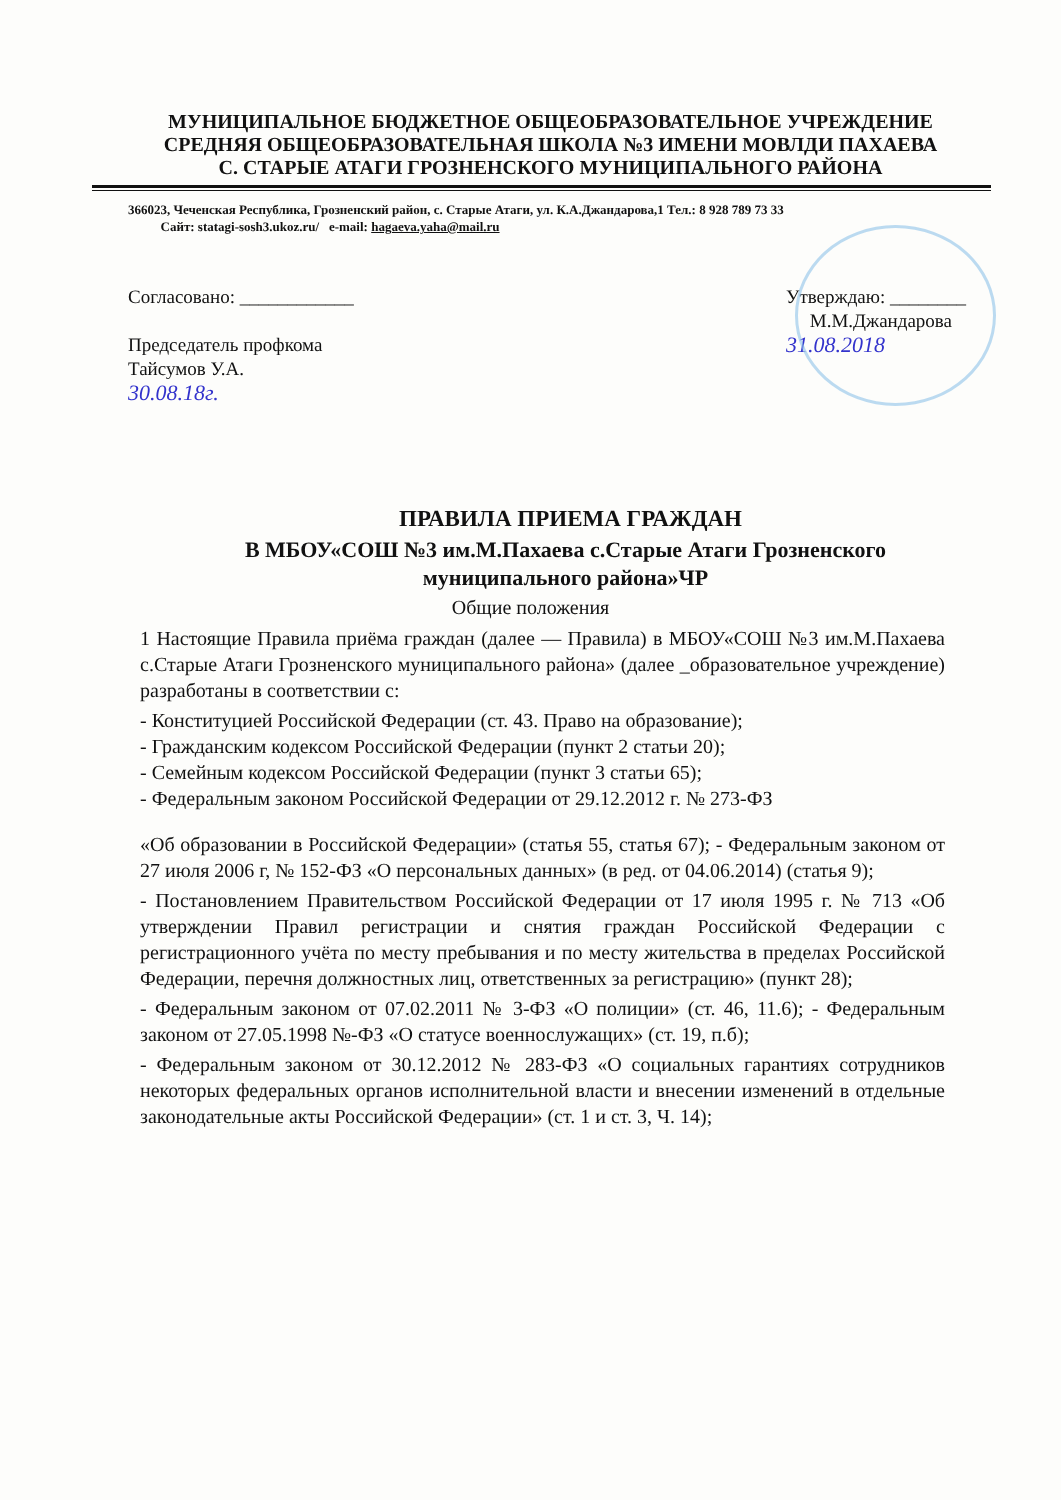МУНИЦИПАЛЬНОЕ БЮДЖЕТНОЕ ОБЩЕОБРАЗОВАТЕЛЬНОЕ УЧРЕЖДЕНИЕ
СРЕДНЯЯ ОБЩЕОБРАЗОВАТЕЛЬНАЯ ШКОЛА №3 ИМЕНИ МОВЛДИ ПАХАЕВА
С. СТАРЫЕ АТАГИ ГРОЗНЕНСКОГО МУНИЦИПАЛЬНОГО РАЙОНА
366023, Чеченская Республика, Грозненский район, с. Старые Атаги, ул. К.А.Джандарова,1 Тел.: 8 928 789 73 33
Сайт: statagi-sosh3.ukoz.ru/ e-mail: hagaeva.yaha@mail.ru
Согласовано: ____________
Председатель профкома
Тайсумов У.А.
30.08.18г.
Утверждаю: ________
М.М.Джандарова
31.08.2018
ПРАВИЛА ПРИЕМА ГРАЖДАН
В МБОУ«СОШ №3 им.М.Пахаева с.Старые Атаги Грозненского муниципального района»ЧР
Общие положения
1 Настоящие Правила приёма граждан (далее — Правила) в МБОУ«СОШ №3 им.М.Пахаева с.Старые Атаги Грозненского муниципального района» (далее _образовательное учреждение) разработаны в соответствии с:
- Конституцией Российской Федерации (ст. 43. Право на образование);
- Гражданским кодексом Российской Федерации (пункт 2 статьи 20);
- Семейным кодексом Российской Федерации (пункт 3 статьи 65);
- Федеральным законом Российской Федерации от 29.12.2012 г. № 273-ФЗ
«Об образовании в Российской Федерации» (статья 55, статья 67); - Федеральным законом от 27 июля 2006 г, № 152-ФЗ «О персональных данных» (в ред. от 04.06.2014) (статья 9);
- Постановлением Правительством Российской Федерации от 17 июля 1995 г. № 713 «Об утверждении Правил регистрации и снятия граждан Российской Федерации с регистрационного учёта по месту пребывания и по месту жительства в пределах Российской Федерации, перечня должностных лиц, ответственных за регистрацию» (пункт 28);
- Федеральным законом от 07.02.2011 № 3-ФЗ «О полиции» (ст. 46, 11.6); - Федеральным законом от 27.05.1998 №-ФЗ «О статусе военнослужащих» (ст. 19, п.б);
- Федеральным законом от 30.12.2012 № 283-ФЗ «О социальных гарантиях сотрудников некоторых федеральных органов исполнительной власти и внесении изменений в отдельные законодательные акты Российской Федерации» (ст. 1 и ст. 3, Ч. 14);